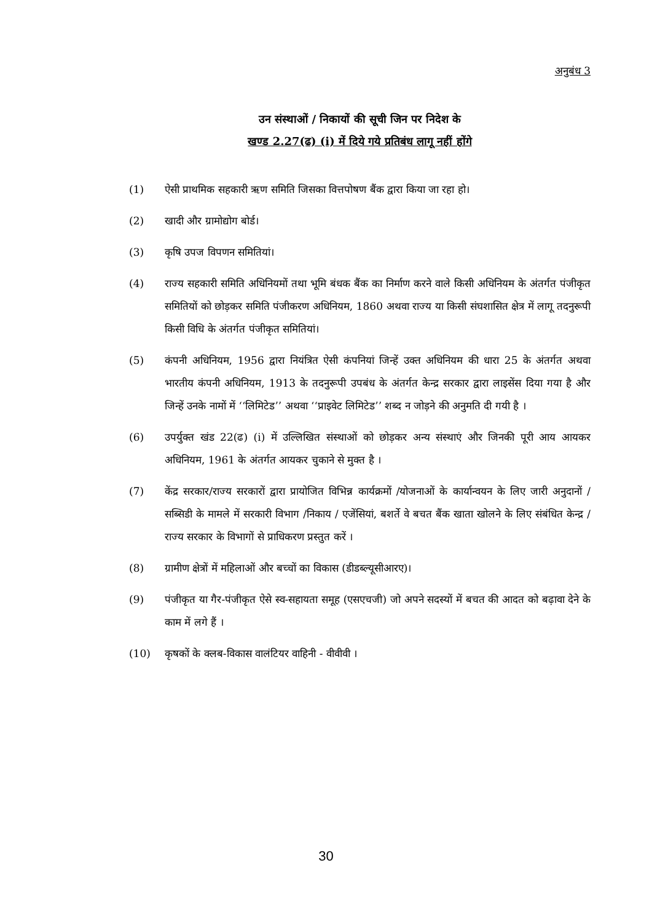अनुबंध 3
उन संस्थाओं / निकायों की सूची जिन पर निदेश के
खण्ड 2.27(ढ) (i) में दिये गये प्रतिबंध लागू नहीं होंगे
(1) ऐसी प्राथमिक सहकारी ऋण समिति जिसका वित्तपोषण बैंक द्वारा किया जा रहा हो।
(2) खादी और ग्रामोद्योग बोर्ड।
(3) कृषि उपज विपणन समितियां।
(4) राज्य सहकारी समिति अधिनियमों तथा भूमि बंधक बैंक का निर्माण करने वाले किसी अधिनियम के अंतर्गत पंजीकृत समितियों को छोड़कर समिति पंजीकरण अधिनियम, 1860 अथवा राज्य या किसी संघशासित क्षेत्र में लागू तदनुरूपी किसी विधि के अंतर्गत पंजीकृत समितियां।
(5) कंपनी अधिनियम, 1956 द्वारा नियंत्रित ऐसी कंपनियां जिन्हें उक्त अधिनियम की धारा 25 के अंतर्गत अथवा भारतीय कंपनी अधिनियम, 1913 के तदनुरूपी उपबंध के अंतर्गत केन्द्र सरकार द्वारा लाइसेंस दिया गया है और जिन्हें उनके नामों में ‘‘लिमिटेड’’ अथवा ‘‘प्राइवेट लिमिटेड’’ शब्द न जोड़ने की अनुमति दी गयी है ।
(6) उपर्युक्त खंड 22(ढ) (i) में उल्लिखित संस्थाओं को छोड़कर अन्य संस्थाएं और जिनकी पूरी आय आयकर अधिनियम, 1961 के अंतर्गत आयकर चुकाने से मुक्त है ।
(7) केंद्र सरकार/राज्य सरकारों द्वारा प्रायोजित विभिन्न कार्यक्रमों /योजनाओं के कार्यान्वयन के लिए जारी अनुदानों /सब्सिडी के मामले में सरकारी विभाग /निकाय / एजेंसियां, बशर्ते वे बचत बैंक खाता खोलने के लिए संबंधित केन्द्र /राज्य सरकार के विभागों से प्राधिकरण प्रस्तुत करें ।
(8) ग्रामीण क्षेत्रों में महिलाओं और बच्चों का विकास (डीडब्ल्यूसीआरए)।
(9) पंजीकृत या गैर-पंजीकृत ऐसे स्व-सहायता समूह (एसएचजी) जो अपने सदस्यों में बचत की आदत को बढ़ावा देने के काम में लगे हैं ।
(10) कृषकों के क्लब-विकास वालंटियर वाहिनी - वीवीवी ।
30